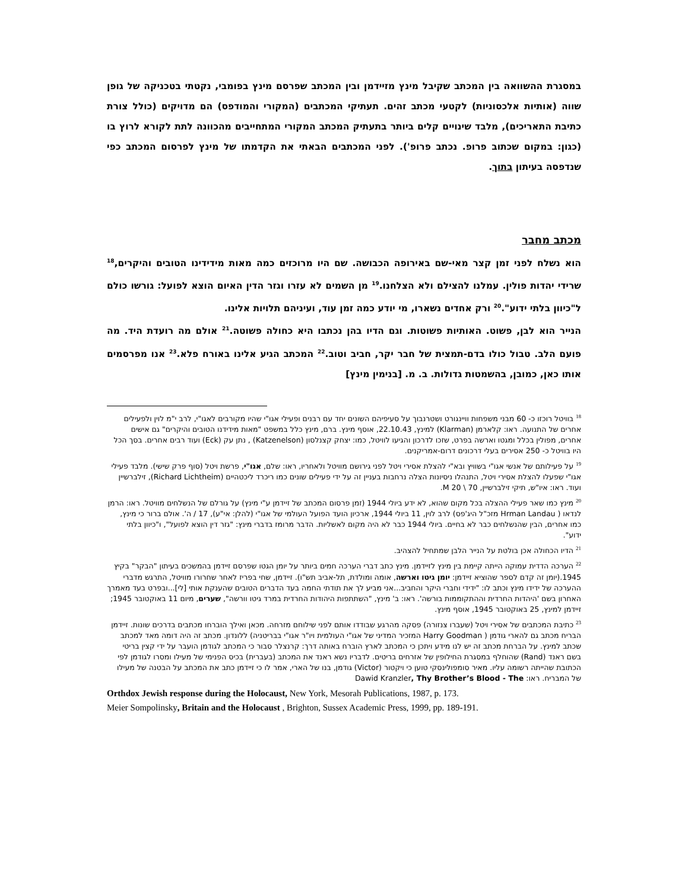במסגרת ההשוואה בין המכתב שקיבל מינץ מזיידמן ובין המכתב שפרסם מינץ בפומבי, נקטתי בטכניקה של גופן שווה (אותיות אלכסוניות) לקטעי מכתב זהים. תעתיקי המכתבים (המקורי והמודפס) הם מדויקים (כולל צורת כתיבת התאריכים), מלבד שינויים קלים ביותר בתעתיק המכתב המקורי המתחייבים מהכוונה לתת לקורא לרוץ בו (כגון: במקום שכתוב פרופ. נכתב פרופ'). לפני המכתבים הבאתי את הקדמתו של מינץ לפרסום המכתב כפי שנדפסה בעיתון בתוך.
מכתב מחבר
הוא נשלח לפני זמן קצר מאי-שם באירופה הכבושה. שם היו מרוכזים כמה מאות מידידינו הטובים והיקרים,<sup>18</sup> שרידי יהדות פולין. עמלנו להצילם ולא הצלחנו.<sup>19</sup> מן השמים לא עזרו וגזר הדין האיום הוצא לפועל: גורשו כולם ל"כיוון בלתי ידוע".<sup>20</sup> ורק אחדים נשארו, מי יודע כמה זמן עוד, ועיניהם תלויות אלינו.
הנייר הוא לבן, פשוט. האותיות פשוטות. וגם הדיו בהן נכתבו היא כחולה פשוטה.<sup>21</sup> אולם מה רועדת היד. מה פועם הלב. טבול כולו בדם-תמצית של חבר יקר, חביב וטוב.<sup>22</sup> המכתב הגיע אלינו באורח פלא.<sup>23</sup> אנו מפרסמים אותו כאן, כמובן, בהשמטות גדולות. ב. מ. [בנימין מינץ]
<sup>18</sup> בוויטל רוכזו כ- 60 מבני משפחות וויינגורט ושטרנבוך על סעיפיהם השונים יחד עם רבנים ופעילי אגו"י שהיו מקורבים לאגו"י, לרב י"מ לוין ולפעילים אחרים של התנועה. ראו: קלארמן (Klarman) למינץ, 22.10.43, אוסף מינץ. ברם, מינץ כלל במשפט "מאות מידידנו הטובים והיקרים" גם אישים אחרים, מפולין בכלל ומגטו וארשה בפרט, שזכו לדרכון והגיעו לוויטל, כמו: יצחק קצנלסון (Katzenelson) , נתן עק (Eck) ועוד רבים אחרים. בסך הכל היו בוויטל כ- 250 אסירים בעלי דרכונים דרום-אמריקנים.
<sup>19</sup> על פעילותם של אנשי אגו"י בשוויץ ובא"י להצלת אסירי ויטל לפני גירושם מוויטל ולאחריו, ראו: שלם, אגו"י, פרשת ויטל (סוף פרק שישי). מלבד פעילי אגו"י שפעלו להצלת אסירי ויטל, התנהלו ניסיונות הצלה נרחבות בעניין זה על ידי פעילים שונים כמו ריכרד ליכטהיים (Richard Lichtheim), זילברשיין ועוד. ראו: איו"ש, תיקי זילברשיין, 70 \ 20 M.
<sup>20</sup> מינץ כמו שאר פעילי ההצלה בכל מקום שהוא, לא ידע ביולי 1944 (זמן פרסום המכתב של זיידמן ע"י מינץ) על גורלם של הנשלחים מוויטל. ראו: הרמן לנדאו ( Hrman Landau מזכ"ל היג'פס) לרב לוין, 11 ביולי 1944, ארכיון הועד הפועל העולמי של אגו"י (להלן: אי"ע), 17 / ה'. אולם ברור כי מינץ, כמו אחרים, הבין שהנשלחים כבר לא בחיים. ביולי 1944 כבר לא היה מקום לאשליות. הדבר מרומז בדברי מינץ: "גזר דין הוצא לפועל", ו"כיוון בלתי ידוע".
<sup>21</sup> הדיו הכחולה אכן בולטת על הנייר הלבן שמתחיל להצהיב.
<sup>22</sup> הערכה הדדית עמוקה הייתה קיימת בין מינץ לזיידמן. מינץ כתב דברי הערכה חמים ביותר על יומן הגטו שפרסם זיידמן בהמשכים בעיתון "הבקר" בקיץ 1945.(יומן זה קדם לספר שהוציא זיידמן: יומן גיטו וארשה, אומה ומולדת, תל-אביב תש"ו). זיידמן, שחי בפריז לאחר שחרורו מוויטל, התרגש מדברי ההערכה של ידידו מינץ וכתב לו: "ידידי וחברי היקר והחביב...אני מביע לך את תודתי החמה בעד הדברים הטובים שהענקת אותי [לי]...ובפרט בעד מאמרך האחרון בשם 'היהדות החרדית וההתקוממות בורשה'. ראו: ב' מינץ, "השתתפות היהודות החרדית במרד גיטו וורשה", שערים, מיום 11 באוקטובר 1945; זיידמן למינץ, 25 באוקטובר 1945, אוסף מינץ.
<sup>23</sup> כתיבת המכתבים של אסירי ויטל (שעברו צנזורה) פסקה מהרגע שבודדו אותם לפני שילוחם מזרחה. מכאן ואילך הוברחו מכתבים בדרכים שונות. זיידמן הבריח מכתב גם להארי גודמן ( Harry Goodman המזכיר המדיני של אגו"י העולמית ויו"ר אגו"י בבריטניה) ללונדון. מכתב זה היה דומה מאד למכתב שכתב למינץ. על הברחת מכתב זה יש לנו מידע ויתכן כי המכתב לארץ הוברח באותה דרך: קרנצלר סבור כי המכתב לגודמן הועבר על ידי קצין בריטי בשם ראנד (Rand) שהוחלף במסגרת החילופין של אזרחים בריטים. לדבריו נשא ראנד את המכתב (בעברית) בכיס הפנימי של מעילו ומסרו לגודמן לפי הכתובת שהייתה רשומה עליו. מאיר סומפולינסקי טוען כי ויקטור (Victor) גודמן, בנו של הארי, אמר לו כי זיידמן כתב את המכתב על הבטנה של מעילו של המבריח. ראו: Dawid Kranzler, Thy Brother’s Blood - The
Orthdox Jewish response during the Holocaust, New York, Mesorah Publications, 1987, p. 173.
Meier Sompolinsky, Britain and the Holocaust , Brighton, Sussex Academic Press, 1999, pp. 189-191.